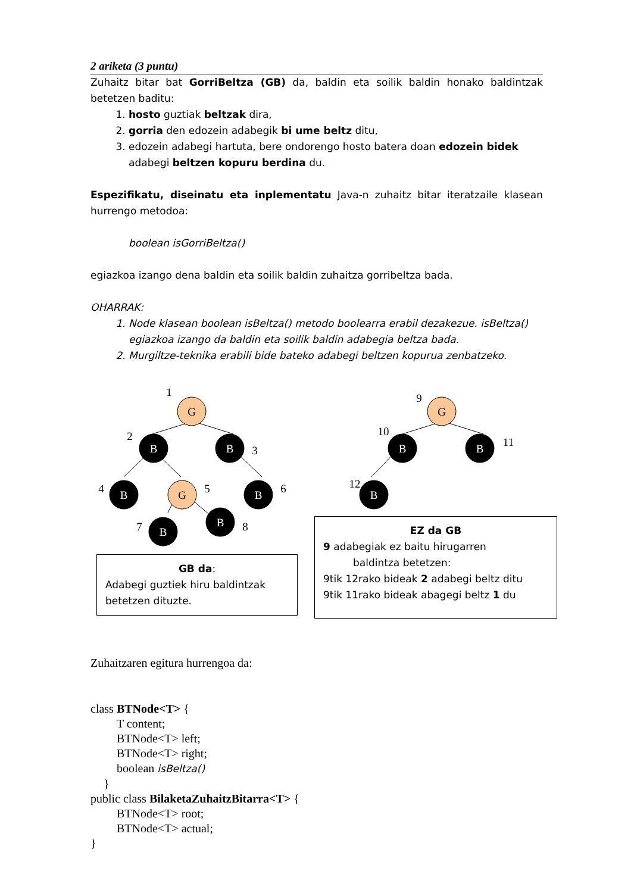2 ariketa (3 puntu)
Zuhaitz bitar bat GorriBeltza (GB) da, baldin eta soilik baldin honako baldintzak betetzen baditu:
1. hosto guztiak beltzak dira,
2. gorria den edozein adabegik bi ume beltz ditu,
3. edozein adabegi hartuta, bere ondorengo hosto batera doan edozein bidek adabegi beltzen kopuru berdina du.
Espezifikatu, diseinatu eta inplementatu Java-n zuhaitz bitar iteratzaile klasean hurrengo metodoa:
boolean isGorriBeltza()
egiazkoa izango dena baldin eta soilik baldin zuhaitza gorribeltza bada.
OHARRAK:
1. Node klasean boolean isBeltza() metodo boolearra erabil dezakezue. isBeltza() egiazkoa izango da baldin eta soilik baldin adabegia beltza bada.
2. Murgiltze-teknika erabili bide bateko adabegi beltzen kopurua zenbatzeko.
G
B
B
B
G
B
B
B
G
B
B
B
1
2
3
4
5
6
7
8
9
10
11
12
GB da:
Adabegi guztiek hiru baldintzak betetzen dituzte.
EZ da GB
9 adabegiak ez baitu hirugarren
baldintza betetzen:
9tik 12rako bideak 2 adabegi beltz ditu
9tik 11rako bideak abagegi beltz 1 du
Zuhaitzaren egitura hurrengoa da:
class BTNode<T> {
T content;
BTNode<T> left;
BTNode<T> right;
boolean isBeltza()
}
public class BilaketaZuhaitzBitarra<T> {
BTNode<T> root;
BTNode<T> actual;
}